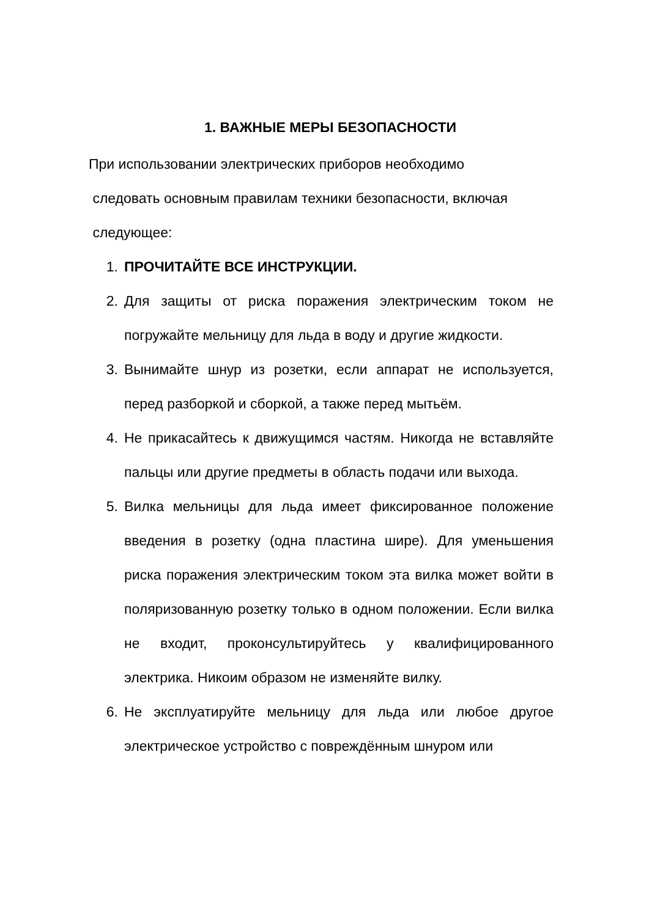1. ВАЖНЫЕ МЕРЫ БЕЗОПАСНОСТИ
При использовании электрических приборов необходимо
следовать основным правилам техники безопасности, включая
следующее:
1. ПРОЧИТАЙТЕ ВСЕ ИНСТРУКЦИИ.
2. Для защиты от риска поражения электрическим током не погружайте мельницу для льда в воду и другие жидкости.
3. Вынимайте шнур из розетки, если аппарат не используется, перед разборкой и сборкой, а также перед мытьём.
4. Не прикасайтесь к движущимся частям. Никогда не вставляйте пальцы или другие предметы в область подачи или выхода.
5. Вилка мельницы для льда имеет фиксированное положение введения в розетку (одна пластина шире). Для уменьшения риска поражения электрическим током эта вилка может войти в поляризованную розетку только в одном положении. Если вилка не входит, проконсультируйтесь у квалифицированного электрика. Никоим образом не изменяйте вилку.
6. Не эксплуатируйте мельницу для льда или любое другое электрическое устройство с повреждённым шнуром или